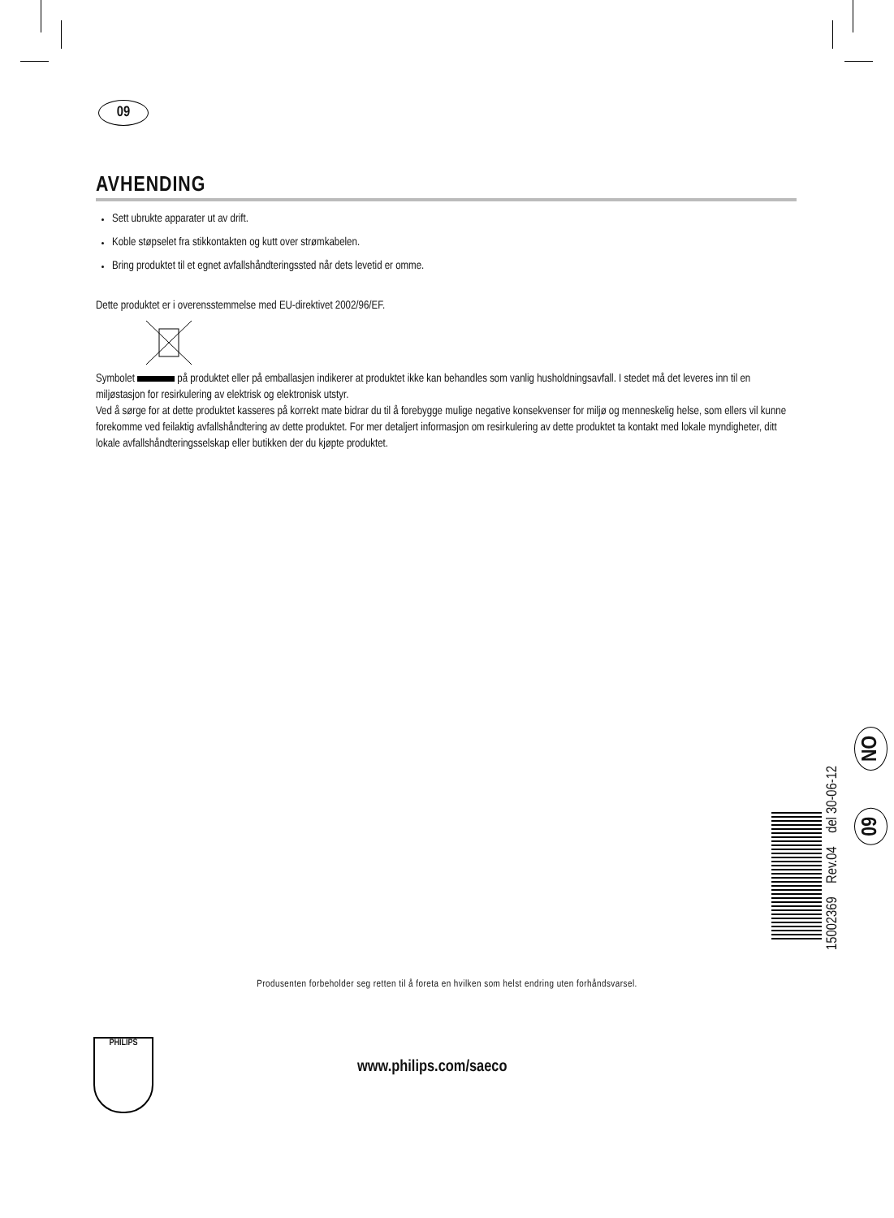09
AVHENDING
Sett ubrukte apparater ut av drift.
Koble støpselet fra stikkontakten og kutt over strømkabelen.
Bring produktet til et egnet avfallshåndteringssted når dets levetid er omme.
Dette produktet er i overensstemmelse med EU-direktivet 2002/96/EF.
Symbolet på produktet eller på emballasjen indikerer at produktet ikke kan behandles som vanlig husholdningsavfall. I stedet må det leveres inn til en miljøstasjon for resirkulering av elektrisk og elektronisk utstyr.
Ved å sørge for at dette produktet kasseres på korrekt mate bidrar du til å forebygge mulige negative konsekvenser for miljø og menneskelig helse, som ellers vil kunne forekomme ved feilaktig avfallshåndtering av dette produktet. For mer detaljert informasjon om resirkulering av dette produktet ta kontakt med lokale myndigheter, ditt lokale avfallshåndteringsselskap eller butikken der du kjøpte produktet.
15002369 Rev.04 del 30-06-12
NO
09
Produsenten forbeholder seg retten til å foreta en hvilken som helst endring uten forhåndsvarsel.
PHILIPS
www.philips.com/saeco